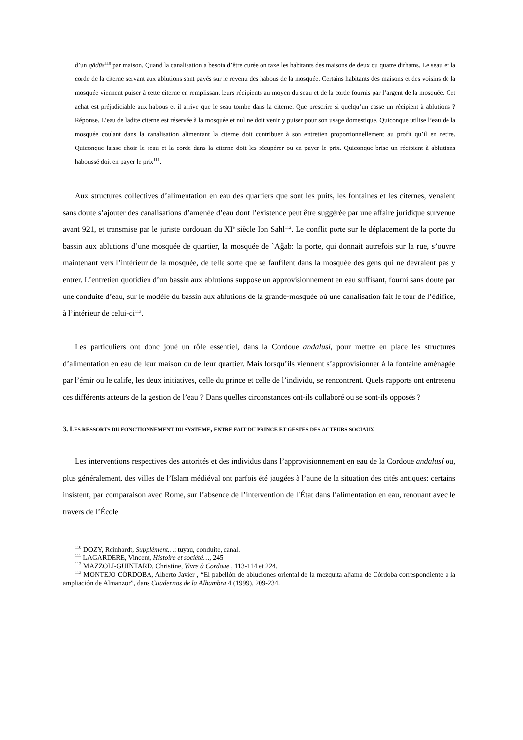d’un qādūs<sup>110</sup> par maison. Quand la canalisation a besoin d’être curée on taxe les habitants des maisons de deux ou quatre dirhams. Le seau et la corde de la citerne servant aux ablutions sont payés sur le revenu des habous de la mosquée. Certains habitants des maisons et des voisins de la mosquée viennent puiser à cette citerne en remplissant leurs récipients au moyen du seau et de la corde fournis par l’argent de la mosquée. Cet achat est préjudiciable aux habous et il arrive que le seau tombe dans la citerne. Que prescrire si quelqu’un casse un récipient à ablutions ? Réponse. L’eau de ladite citerne est réservée à la mosquée et nul ne doit venir y puiser pour son usage domestique. Quiconque utilise l’eau de la mosquée coulant dans la canalisation alimentant la citerne doit contribuer à son entretien proportionnellement au profit qu’il en retire. Quiconque laisse choir le seau et la corde dans la citerne doit les récupérer ou en payer le prix. Quiconque brise un récipient à ablutions haboussé doit en payer le prix<sup>111</sup>.
Aux structures collectives d’alimentation en eau des quartiers que sont les puits, les fontaines et les citernes, venaient sans doute s’ajouter des canalisations d’amenée d’eau dont l’existence peut être suggérée par une affaire juridique survenue avant 921, et transmise par le juriste cordouan du XI<sup>e</sup> siècle Ibn Sahl<sup>112</sup>. Le conflit porte sur le déplacement de la porte du bassin aux ablutions d’une mosquée de quartier, la mosquée de `Aǧab: la porte, qui donnait autrefois sur la rue, s’ouvre maintenant vers l’intérieur de la mosquée, de telle sorte que se faufilent dans la mosquée des gens qui ne devraient pas y entrer. L’entretien quotidien d’un bassin aux ablutions suppose un approvisionnement en eau suffisant, fourni sans doute par une conduite d’eau, sur le modèle du bassin aux ablutions de la grande-mosquée où une canalisation fait le tour de l’édifice, à l’intérieur de celui-ci<sup>113</sup>.
Les particuliers ont donc joué un rôle essentiel, dans la Cordoue andalusí, pour mettre en place les structures d’alimentation en eau de leur maison ou de leur quartier. Mais lorsqu’ils viennent s’approvisionner à la fontaine aménagée par l’émir ou le calife, les deux initiatives, celle du prince et celle de l’individu, se rencontrent. Quels rapports ont entretenu ces différents acteurs de la gestion de l’eau ? Dans quelles circonstances ont-ils collaboré ou se sont-ils opposés ?
3. LES RESSORTS DU FONCTIONNEMENT DU SYSTEME, ENTRE FAIT DU PRINCE ET GESTES DES ACTEURS SOCIAUX
Les interventions respectives des autorités et des individus dans l’approvisionnement en eau de la Cordoue andalusí ou, plus généralement, des villes de l’Islam médiéval ont parfois été jaugées à l’aune de la situation des cités antiques: certains insistent, par comparaison avec Rome, sur l’absence de l’intervention de l’État dans l’alimentation en eau, renouant avec le travers de l’École
<sup>110</sup> DOZY, Reinhardt, Supplément…: tuyau, conduite, canal.
<sup>111</sup> LAGARDERE, Vincent, Histoire et société…, 245.
<sup>112</sup> MAZZOLI-GUINTARD, Christine, Vivre à Cordoue , 113-114 et 224.
<sup>113</sup> MONTEJO CÓRDOBA, Alberto Javier , “El pabellón de abluciones oriental de la mezquita aljama de Córdoba correspondiente a la ampliación de Almanzor”, dans Cuadernos de la Alhambra 4 (1999), 209-234.